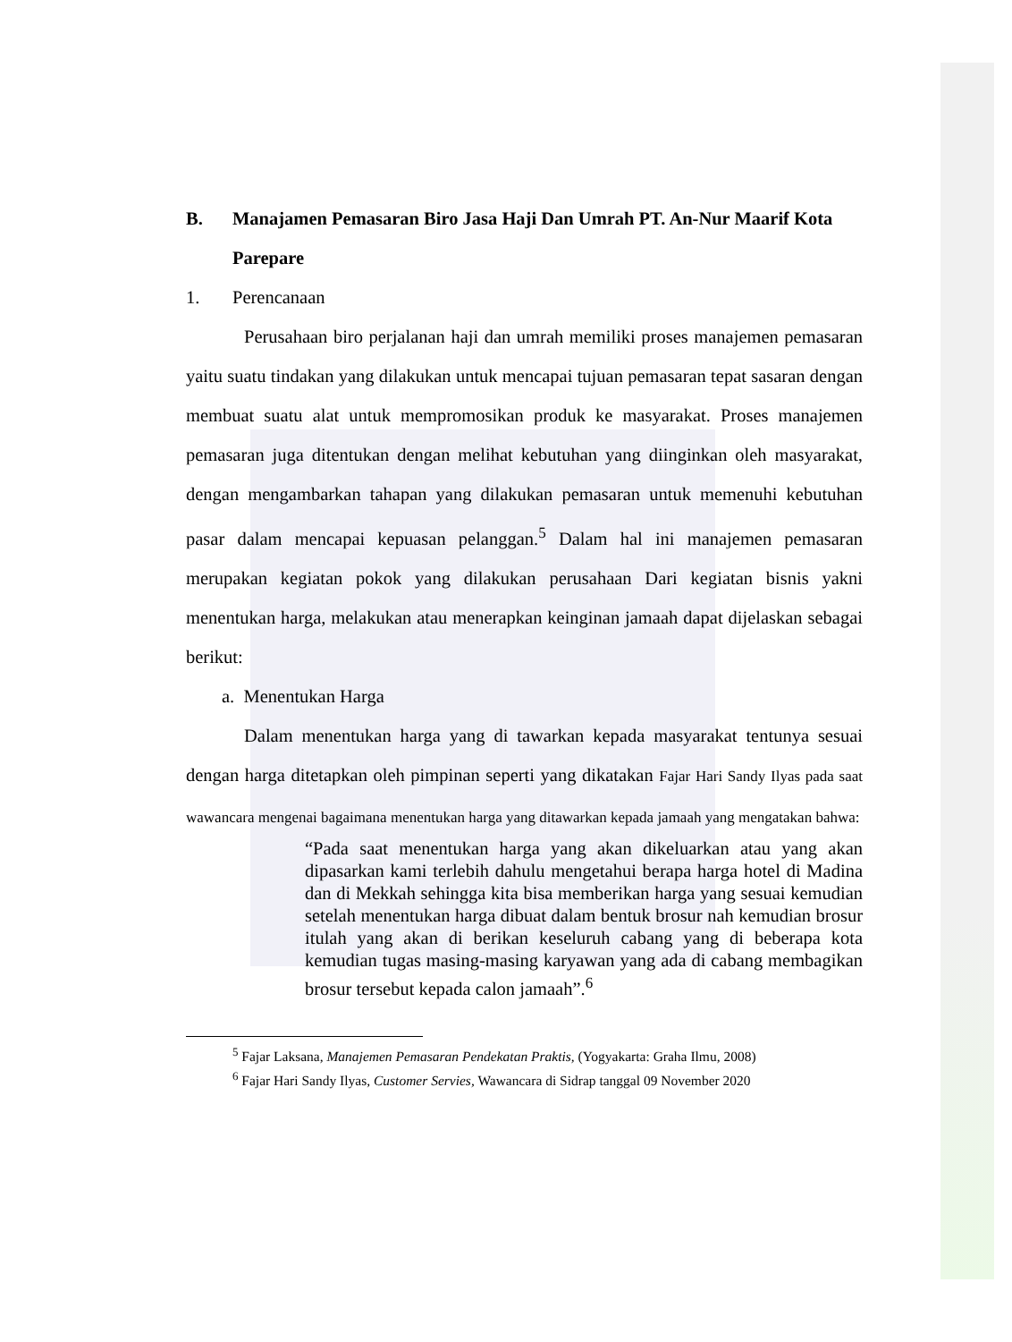B. Manajamen Pemasaran Biro Jasa Haji Dan Umrah PT. An-Nur Maarif Kota Parepare
1. Perencanaan
Perusahaan biro perjalanan haji dan umrah memiliki proses manajemen pemasaran yaitu suatu tindakan yang dilakukan untuk mencapai tujuan pemasaran tepat sasaran dengan membuat suatu alat untuk mempromosikan produk ke masyarakat. Proses manajemen pemasaran juga ditentukan dengan melihat kebutuhan yang diinginkan oleh masyarakat, dengan mengambarkan tahapan yang dilakukan pemasaran untuk memenuhi kebutuhan pasar dalam mencapai kepuasan pelanggan.<sup>5</sup> Dalam hal ini manajemen pemasaran merupakan kegiatan pokok yang dilakukan perusahaan Dari kegiatan bisnis yakni menentukan harga, melakukan atau menerapkan keinginan jamaah dapat dijelaskan sebagai berikut:
a. Menentukan Harga
Dalam menentukan harga yang di tawarkan kepada masyarakat tentunya sesuai dengan harga ditetapkan oleh pimpinan seperti yang dikatakan Fajar Hari Sandy Ilyas pada saat wawancara mengenai bagaimana menentukan harga yang ditawarkan kepada jamaah yang mengatakan bahwa:
“Pada saat menentukan harga yang akan dikeluarkan atau yang akan dipasarkan kami terlebih dahulu mengetahui berapa harga hotel di Madina dan di Mekkah sehingga kita bisa memberikan harga yang sesuai kemudian setelah menentukan harga dibuat dalam bentuk brosur nah kemudian brosur itulah yang akan di berikan keseluruh cabang yang di beberapa kota kemudian tugas masing-masing karyawan yang ada di cabang membagikan brosur tersebut kepada calon jamaah”.<sup>6</sup>
<sup>5</sup> Fajar Laksana, Manajemen Pemasaran Pendekatan Praktis, (Yogyakarta: Graha Ilmu, 2008)
<sup>6</sup> Fajar Hari Sandy Ilyas, Customer Servies, Wawancara di Sidrap tanggal 09 November 2020